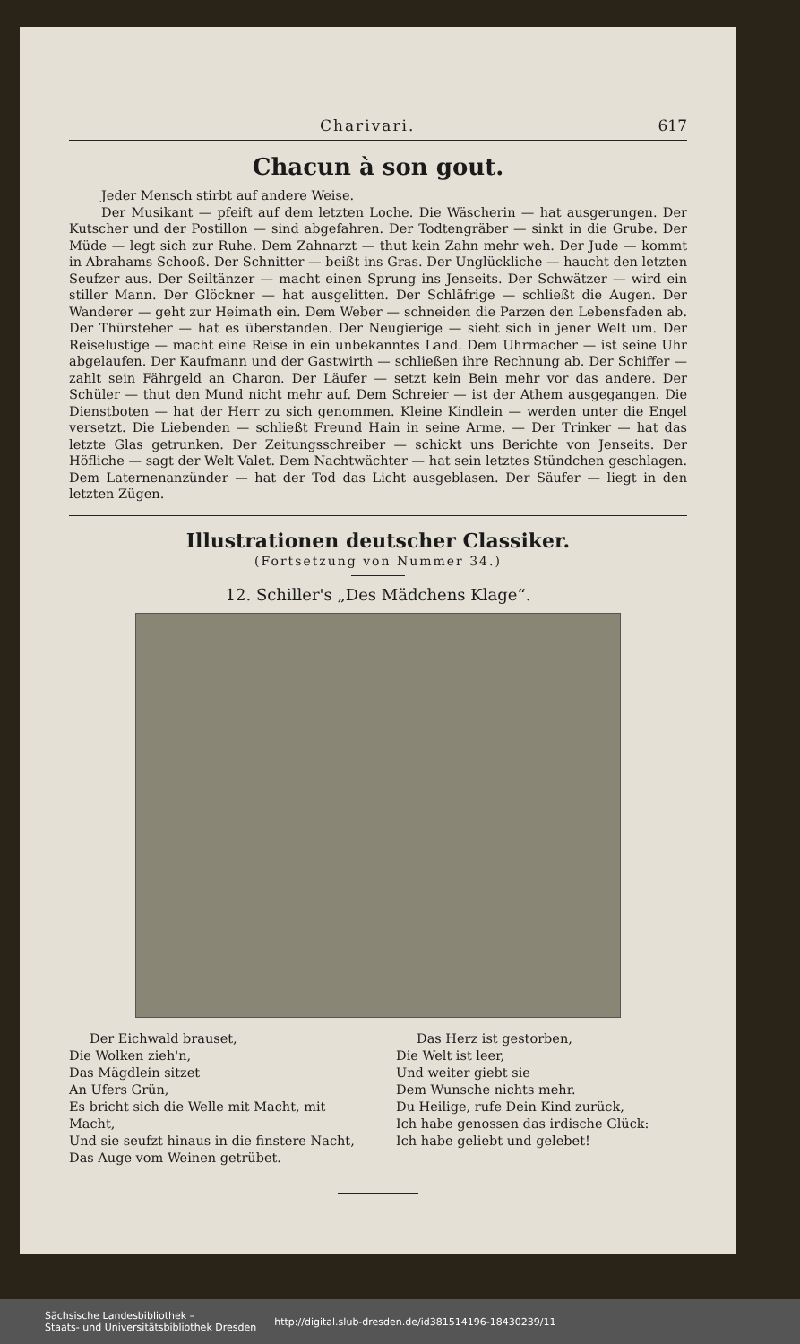Charivari. 617
Chacun à son gout.
Jeder Mensch stirbt auf andere Weise.
Der Musikant — pfeift auf dem letzten Loche. Die Wäscherin — hat ausgerungen. Der Kutscher und der Postillon — sind abgefahren. Der Todtengräber — sinkt in die Grube. Der Müde — legt sich zur Ruhe. Dem Zahnarzt — thut kein Zahn mehr weh. Der Jude — kommt in Abrahams Schooß. Der Schnitter — beißt ins Gras. Der Unglückliche — haucht den letzten Seufzer aus. Der Seiltänzer — macht einen Sprung ins Jenseits. Der Schwätzer — wird ein stiller Mann. Der Glöckner — hat ausgelitten. Der Schläfrige — schließt die Augen. Der Wanderer — geht zur Heimath ein. Dem Weber — schneiden die Parzen den Lebensfaden ab. Der Thürsteher — hat es überstanden. Der Neugierige — sieht sich in jener Welt um. Der Reiselustige — macht eine Reise in ein unbekanntes Land. Dem Uhrmacher — ist seine Uhr abgelaufen. Der Kaufmann und der Gastwirth — schließen ihre Rechnung ab. Der Schiffer — zahlt sein Fährgeld an Charon. Der Läufer — setzt kein Bein mehr vor das andere. Der Schüler — thut den Mund nicht mehr auf. Dem Schreier — ist der Athem ausgegangen. Die Dienstboten — hat der Herr zu sich genommen. Kleine Kindlein — werden unter die Engel versetzt. Die Liebenden — schließt Freund Hain in seine Arme. — Der Trinker — hat das letzte Glas getrunken. Der Zeitungsschreiber — schickt uns Berichte von Jenseits. Der Höfliche — sagt der Welt Valet. Dem Nachtwächter — hat sein letztes Stündchen geschlagen. Dem Laternenanzünder — hat der Tod das Licht ausgeblasen. Der Säufer — liegt in den letzten Zügen.
Illustrationen deutscher Classiker.
(Fortsetzung von Nummer 34.)
12. Schiller's „Des Mädchens Klage“.
Der Eichwald brauset,
Die Wolken zieh'n,
Das Mägdlein sitzet
An Ufers Grün,
Es bricht sich die Welle mit Macht, mit Macht,
Und sie seufzt hinaus in die finstere Nacht,
Das Auge vom Weinen getrübet.
Das Herz ist gestorben,
Die Welt ist leer,
Und weiter giebt sie
Dem Wunsche nichts mehr.
Du Heilige, rufe Dein Kind zurück,
Ich habe genossen das irdische Glück:
Ich habe geliebt und gelebet!
Sächsische Landesbibliothek –
Staats- und Universitätsbibliothek Dresden http://digital.slub-dresden.de/id381514196-18430239/11